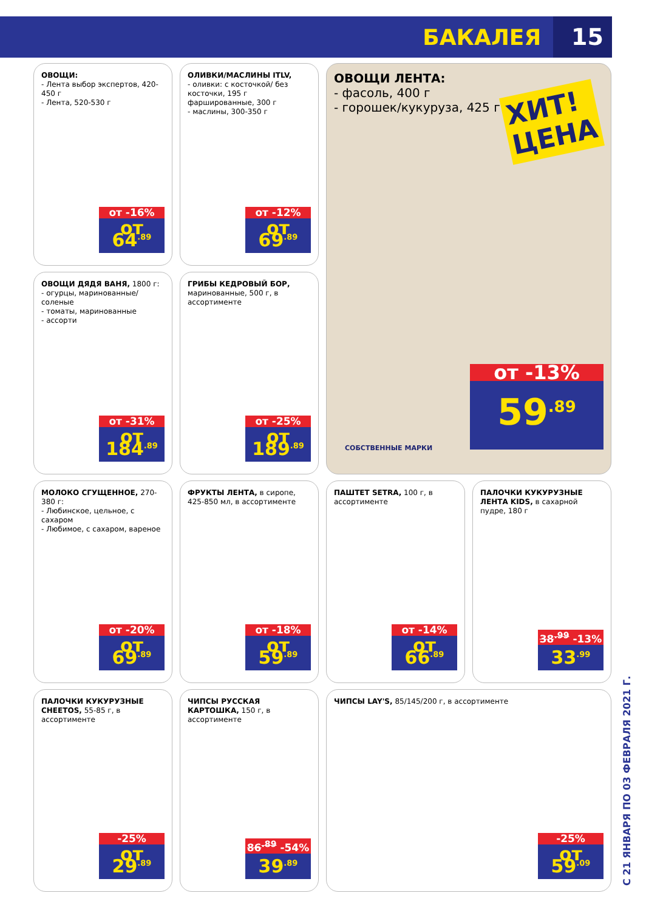БАКАЛЕЯ
15
ОВОЩИ:
- Лента выбор экспертов, 420-450 г
- Лента, 520-530 г
от -16%
от 64<sup>.89</sup>
ОЛИВКИ/МАСЛИНЫ ITLV,
- оливки: с косточкой/ без косточки, 195 г фаршированные, 300 г
- маслины, 300-350 г
от -12%
от 69<sup>.89</sup>
ОВОЩИ ЛЕНТА:
- фасоль, 400 г
- горошек/кукуруза, 425 г
ХИТ!
ЦЕНА
от -13%
59<sup>.89</sup>
СОБСТВЕННЫЕ МАРКИ
ОВОЩИ ДЯДЯ ВАНЯ, 1800 г:
- огурцы, маринованные/ соленые
- томаты, маринованные
- ассорти
от -31%
от 184<sup>.89</sup>
ГРИБЫ КЕДРОВЫЙ БОР, маринованные, 500 г, в ассортименте
от -25%
от 189<sup>.89</sup>
МОЛОКО СГУЩЕННОЕ, 270-380 г:
- Любинское, цельное, с сахаром
- Любимое, с сахаром, вареное
от -20%
от 69<sup>.89</sup>
ФРУКТЫ ЛЕНТА, в сиропе, 425-850 мл, в ассортименте
от -18%
от 59<sup>.89</sup>
ПАШТЕТ SETRA, 100 г, в ассортименте
от -14%
от 66<sup>.89</sup>
ПАЛОЧКИ КУКУРУЗНЫЕ ЛЕНТА KIDS, в сахарной пудре, 180 г
38<sup>.99</sup> -13%
33<sup>.99</sup>
ПАЛОЧКИ КУКУРУЗНЫЕ CHEETOS, 55-85 г, в ассортименте
-25%
от 29<sup>.89</sup>
ЧИПСЫ РУССКАЯ КАРТОШКА, 150 г, в ассортименте
86<sup>.89</sup> -54%
39<sup>.89</sup>
ЧИПСЫ LAY'S, 85/145/200 г, в ассортименте
-25%
от 59<sup>.09</sup>
С 21 ЯНВАРЯ ПО 03 ФЕВРАЛЯ 2021 Г.